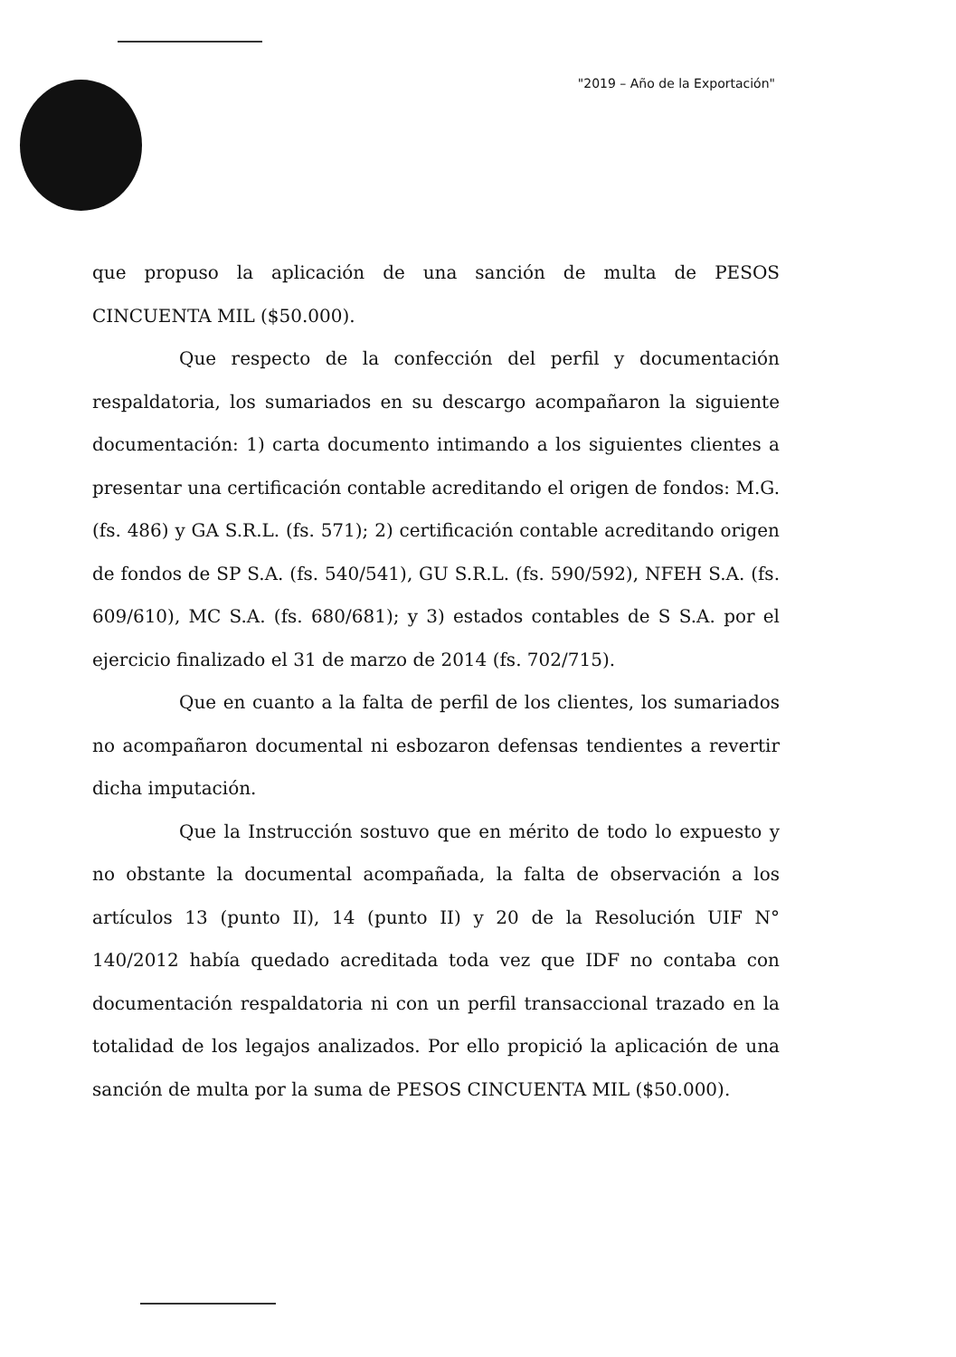"2019 – Año de la Exportación"
que propuso la aplicación de una sanción de multa de PESOS CINCUENTA MIL ($50.000).
Que respecto de la confección del perfil y documentación respaldatoria, los sumariados en su descargo acompañaron la siguiente documentación: 1) carta documento intimando a los siguientes clientes a presentar una certificación contable acreditando el origen de fondos: M.G. (fs. 486) y GA S.R.L. (fs. 571); 2) certificación contable acreditando origen de fondos de SP S.A. (fs. 540/541), GU S.R.L. (fs. 590/592), NFEH S.A. (fs. 609/610), MC S.A. (fs. 680/681); y 3) estados contables de S S.A. por el ejercicio finalizado el 31 de marzo de 2014 (fs. 702/715).
Que en cuanto a la falta de perfil de los clientes, los sumariados no acompañaron documental ni esbozaron defensas tendientes a revertir dicha imputación.
Que la Instrucción sostuvo que en mérito de todo lo expuesto y no obstante la documental acompañada, la falta de observación a los artículos 13 (punto II), 14 (punto II) y 20 de la Resolución UIF N° 140/2012 había quedado acreditada toda vez que IDF no contaba con documentación respaldatoria ni con un perfil transaccional trazado en la totalidad de los legajos analizados. Por ello propició la aplicación de una sanción de multa por la suma de PESOS CINCUENTA MIL ($50.000).